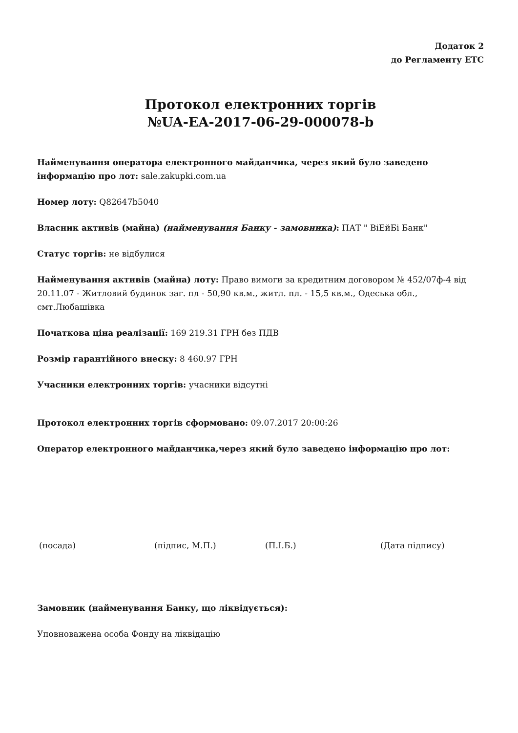Додаток 2
до Регламенту ЕТС
Протокол електронних торгів
№UA-EA-2017-06-29-000078-b
Найменування оператора електронного майданчика, через який було заведено інформацію про лот: sale.zakupki.com.ua
Номер лоту: Q82647b5040
Власник активів (майна) (найменування Банку - замовника): ПАТ " ВіЕйБі Банк"
Статус торгів: не відбулися
Найменування активів (майна) лоту: Право вимоги за кредитним договором № 452/07ф-4 від 20.11.07 - Житловий будинок заг. пл - 50,90 кв.м., житл. пл. - 15,5 кв.м., Одеська обл., смт.Любашівка
Початкова ціна реалізації: 169 219.31 ГРН без ПДВ
Розмір гарантійного внеску: 8 460.97 ГРН
Учасники електронних торгів: учасники відсутні
Протокол електронних торгів сформовано: 09.07.2017 20:00:26
Оператор електронного майданчика,через який було заведено інформацію про лот:
(посада) (підпис, М.П.) (П.І.Б.) (Дата підпису)
Замовник (найменування Банку, що ліквідується):
Уповноважена особа Фонду на ліквідацію